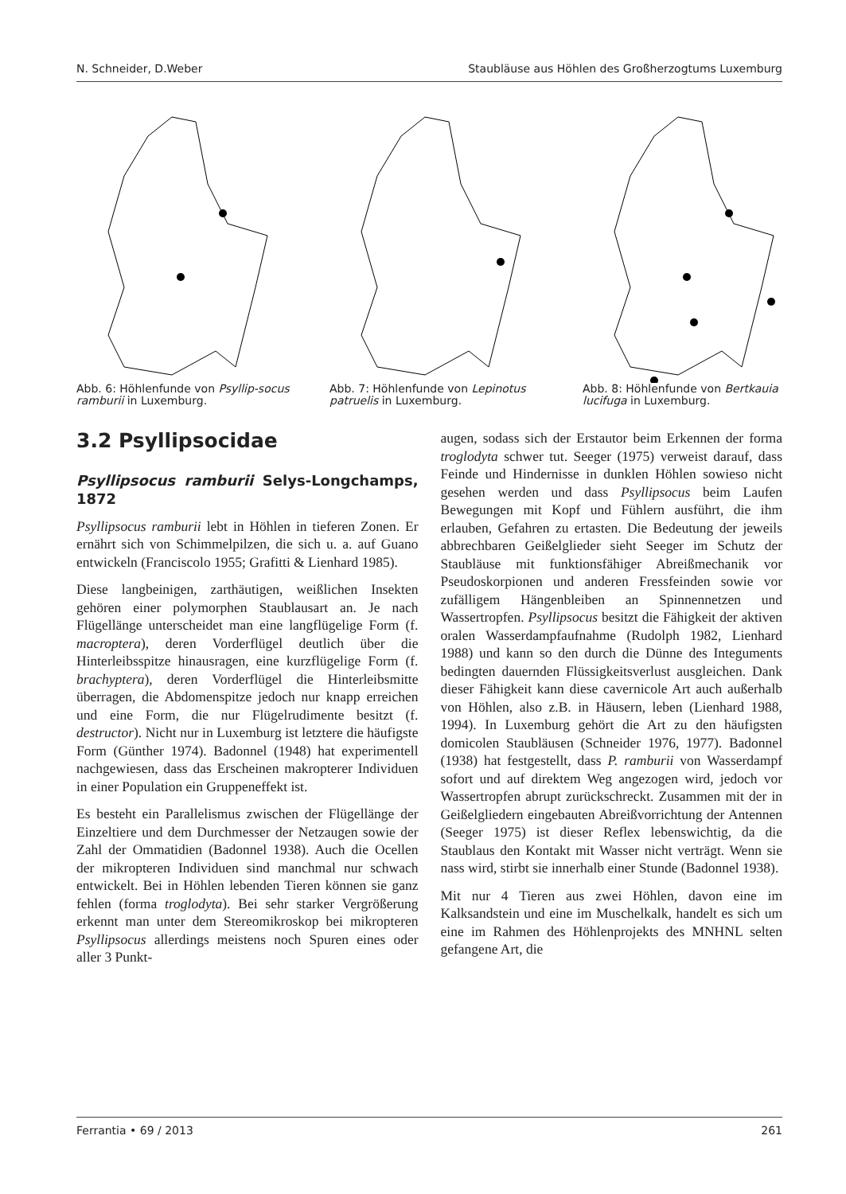N. Schneider, D.Weber Staubläuse aus Höhlen des Großherzogtums Luxemburg
Abb. 6: Höhlenfunde von Psyllip-socus ramburii in Luxemburg.
Abb. 7: Höhlenfunde von Lepinotus patruelis in Luxemburg.
Abb. 8: Höhlenfunde von Bertkauia lucifuga in Luxemburg.
3.2 Psyllipsocidae
Psyllipsocus ramburii Selys-Longchamps, 1872
Psyllipsocus ramburii lebt in Höhlen in tieferen Zonen. Er ernährt sich von Schimmelpilzen, die sich u. a. auf Guano entwickeln (Franciscolo 1955; Grafitti & Lienhard 1985).
Diese langbeinigen, zarthäutigen, weißlichen Insekten gehören einer polymorphen Staublausart an. Je nach Flügellänge unterscheidet man eine langflügelige Form (f. macroptera), deren Vorderflügel deutlich über die Hinterleibsspitze hinausragen, eine kurzflügelige Form (f. brachyptera), deren Vorderflügel die Hinterleibsmitte überragen, die Abdomenspitze jedoch nur knapp erreichen und eine Form, die nur Flügelrudimente besitzt (f. destructor). Nicht nur in Luxemburg ist letztere die häufigste Form (Günther 1974). Badonnel (1948) hat experimentell nachgewiesen, dass das Erscheinen makropterer Individuen in einer Population ein Gruppeneffekt ist.
Es besteht ein Parallelismus zwischen der Flügellänge der Einzeltiere und dem Durchmesser der Netzaugen sowie der Zahl der Ommatidien (Badonnel 1938). Auch die Ocellen der mikropteren Individuen sind manchmal nur schwach entwickelt. Bei in Höhlen lebenden Tieren können sie ganz fehlen (forma troglodyta). Bei sehr starker Vergrößerung erkennt man unter dem Stereomikroskop bei mikropteren Psyllipsocus allerdings meistens noch Spuren eines oder aller 3 Punkt-
augen, sodass sich der Erstautor beim Erkennen der forma troglodyta schwer tut. Seeger (1975) verweist darauf, dass Feinde und Hindernisse in dunklen Höhlen sowieso nicht gesehen werden und dass Psyllipsocus beim Laufen Bewegungen mit Kopf und Fühlern ausführt, die ihm erlauben, Gefahren zu ertasten. Die Bedeutung der jeweils abbrechbaren Geißelglieder sieht Seeger im Schutz der Staubläuse mit funktionsfähiger Abreißmechanik vor Pseudoskorpionen und anderen Fressfeinden sowie vor zufälligem Hängenbleiben an Spinnennetzen und Wassertropfen. Psyllipsocus besitzt die Fähigkeit der aktiven oralen Wasserdampfaufnahme (Rudolph 1982, Lienhard 1988) und kann so den durch die Dünne des Integuments bedingten dauernden Flüssigkeitsverlust ausgleichen. Dank dieser Fähigkeit kann diese cavernicole Art auch außerhalb von Höhlen, also z.B. in Häusern, leben (Lienhard 1988, 1994). In Luxemburg gehört die Art zu den häufigsten domicolen Staubläusen (Schneider 1976, 1977). Badonnel (1938) hat festgestellt, dass P. ramburii von Wasserdampf sofort und auf direktem Weg angezogen wird, jedoch vor Wassertropfen abrupt zurückschreckt. Zusammen mit der in Geißelgliedern eingebauten Abreißvorrichtung der Antennen (Seeger 1975) ist dieser Reflex lebenswichtig, da die Staublaus den Kontakt mit Wasser nicht verträgt. Wenn sie nass wird, stirbt sie innerhalb einer Stunde (Badonnel 1938).
Mit nur 4 Tieren aus zwei Höhlen, davon eine im Kalksandstein und eine im Muschelkalk, handelt es sich um eine im Rahmen des Höhlenprojekts des MNHNL selten gefangene Art, die
Ferrantia • 69 / 2013 261